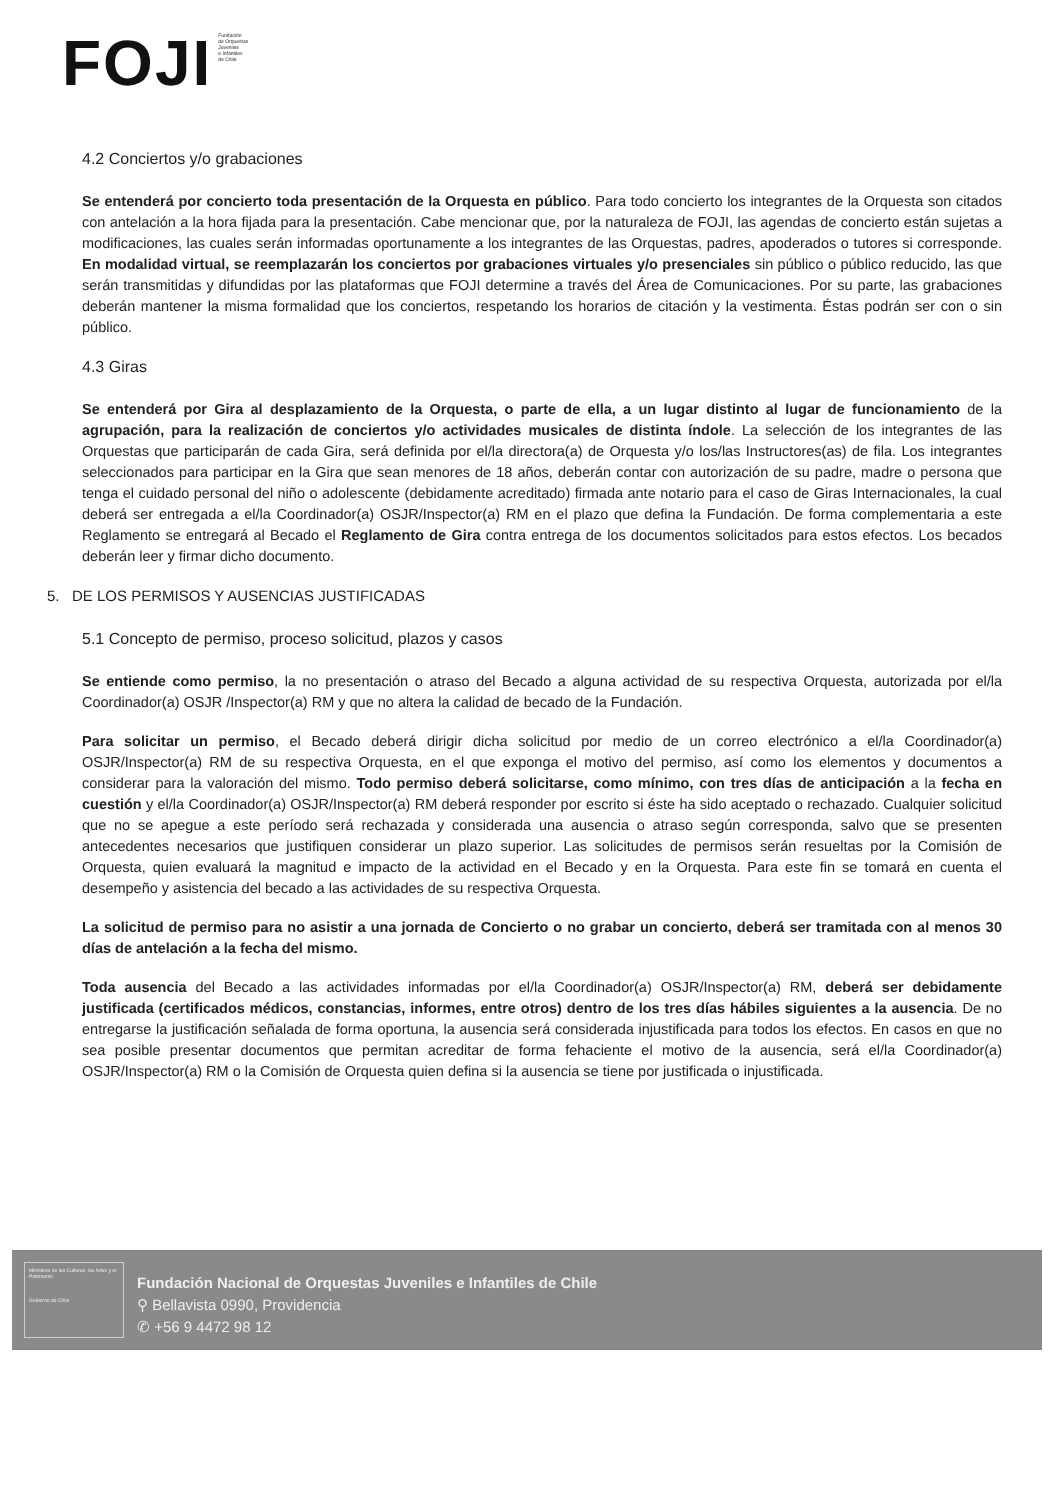FOJI
Fundación
de Orquestas
Juveniles
e Infantiles
de Chile
4.2 Conciertos y/o grabaciones
Se entenderá por concierto toda presentación de la Orquesta en público. Para todo concierto los integrantes de la Orquesta son citados con antelación a la hora fijada para la presentación. Cabe mencionar que, por la naturaleza de FOJI, las agendas de concierto están sujetas a modificaciones, las cuales serán informadas oportunamente a los integrantes de las Orquestas, padres, apoderados o tutores si corresponde. En modalidad virtual, se reemplazarán los conciertos por grabaciones virtuales y/o presenciales sin público o público reducido, las que serán transmitidas y difundidas por las plataformas que FOJI determine a través del Área de Comunicaciones. Por su parte, las grabaciones deberán mantener la misma formalidad que los conciertos, respetando los horarios de citación y la vestimenta. Éstas podrán ser con o sin público.
4.3 Giras
Se entenderá por Gira al desplazamiento de la Orquesta, o parte de ella, a un lugar distinto al lugar de funcionamiento de la agrupación, para la realización de conciertos y/o actividades musicales de distinta índole. La selección de los integrantes de las Orquestas que participarán de cada Gira, será definida por el/la directora(a) de Orquesta y/o los/las Instructores(as) de fila. Los integrantes seleccionados para participar en la Gira que sean menores de 18 años, deberán contar con autorización de su padre, madre o persona que tenga el cuidado personal del niño o adolescente (debidamente acreditado) firmada ante notario para el caso de Giras Internacionales, la cual deberá ser entregada a el/la Coordinador(a) OSJR/Inspector(a) RM en el plazo que defina la Fundación. De forma complementaria a este Reglamento se entregará al Becado el Reglamento de Gira contra entrega de los documentos solicitados para estos efectos. Los becados deberán leer y firmar dicho documento.
5. DE LOS PERMISOS Y AUSENCIAS JUSTIFICADAS
5.1 Concepto de permiso, proceso solicitud, plazos y casos
Se entiende como permiso, la no presentación o atraso del Becado a alguna actividad de su respectiva Orquesta, autorizada por el/la Coordinador(a) OSJR /Inspector(a) RM y que no altera la calidad de becado de la Fundación.
Para solicitar un permiso, el Becado deberá dirigir dicha solicitud por medio de un correo electrónico a el/la Coordinador(a) OSJR/Inspector(a) RM de su respectiva Orquesta, en el que exponga el motivo del permiso, así como los elementos y documentos a considerar para la valoración del mismo. Todo permiso deberá solicitarse, como mínimo, con tres días de anticipación a la fecha en cuestión y el/la Coordinador(a) OSJR/Inspector(a) RM deberá responder por escrito si éste ha sido aceptado o rechazado. Cualquier solicitud que no se apegue a este período será rechazada y considerada una ausencia o atraso según corresponda, salvo que se presenten antecedentes necesarios que justifiquen considerar un plazo superior. Las solicitudes de permisos serán resueltas por la Comisión de Orquesta, quien evaluará la magnitud e impacto de la actividad en el Becado y en la Orquesta. Para este fin se tomará en cuenta el desempeño y asistencia del becado a las actividades de su respectiva Orquesta.
La solicitud de permiso para no asistir a una jornada de Concierto o no grabar un concierto, deberá ser tramitada con al menos 30 días de antelación a la fecha del mismo.
Toda ausencia del Becado a las actividades informadas por el/la Coordinador(a) OSJR/Inspector(a) RM, deberá ser debidamente justificada (certificados médicos, constancias, informes, entre otros) dentro de los tres días hábiles siguientes a la ausencia. De no entregarse la justificación señalada de forma oportuna, la ausencia será considerada injustificada para todos los efectos. En casos en que no sea posible presentar documentos que permitan acreditar de forma fehaciente el motivo de la ausencia, será el/la Coordinador(a) OSJR/Inspector(a) RM o la Comisión de Orquesta quien defina si la ausencia se tiene por justificada o injustificada.
Ministerio de las Culturas, las Artes y el Patrimonio
Gobierno de Chile
Fundación Nacional de Orquestas Juveniles e Infantiles de Chile
⚲ Bellavista 0990, Providencia
✆ +56 9 4472 98 12